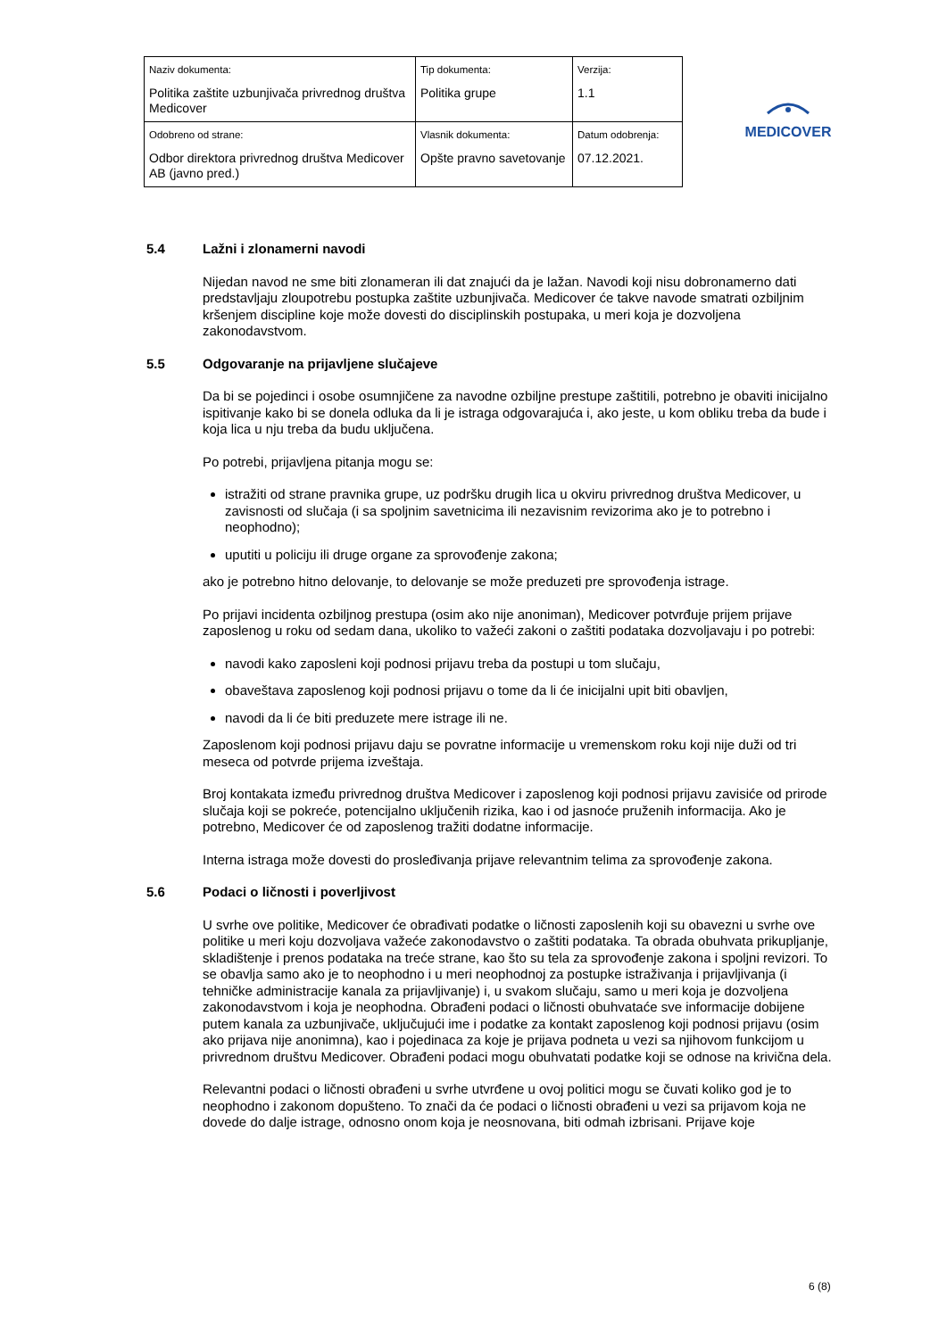| Naziv dokumenta: Politika zaštite uzbunjivača privrednog društva Medicover | Tip dokumenta: Politika grupe | Verzija: 1.1 |
| Odobreno od strane: Odbor direktora privrednog društva Medicover AB (javno pred.) | Vlasnik dokumenta: Opšte pravno savetovanje | Datum odobrenja: 07.12.2021. |
MEDICOVER
5.4 Lažni i zlonamerni navodi
Nijedan navod ne sme biti zlonameran ili dat znajući da je lažan. Navodi koji nisu dobronamerno dati predstavljaju zloupotrebu postupka zaštite uzbunjivača. Medicover će takve navode smatrati ozbiljnim kršenjem discipline koje može dovesti do disciplinskih postupaka, u meri koja je dozvoljena zakonodavstvom.
5.5 Odgovaranje na prijavljene slučajeve
Da bi se pojedinci i osobe osumnjičene za navodne ozbiljne prestupe zaštitili, potrebno je obaviti inicijalno ispitivanje kako bi se donela odluka da li je istraga odgovarajuća i, ako jeste, u kom obliku treba da bude i koja lica u nju treba da budu uključena.
Po potrebi, prijavljena pitanja mogu se:
istražiti od strane pravnika grupe, uz podršku drugih lica u okviru privrednog društva Medicover, u zavisnosti od slučaja (i sa spoljnim savetnicima ili nezavisnim revizorima ako je to potrebno i neophodno);
uputiti u policiju ili druge organe za sprovođenje zakona;
ako je potrebno hitno delovanje, to delovanje se može preduzeti pre sprovođenja istrage.
Po prijavi incidenta ozbiljnog prestupa (osim ako nije anoniman), Medicover potvrđuje prijem prijave zaposlenog u roku od sedam dana, ukoliko to važeći zakoni o zaštiti podataka dozvoljavaju i po potrebi:
navodi kako zaposleni koji podnosi prijavu treba da postupi u tom slučaju,
obaveštava zaposlenog koji podnosi prijavu o tome da li će inicijalni upit biti obavljen,
navodi da li će biti preduzete mere istrage ili ne.
Zaposlenom koji podnosi prijavu daju se povratne informacije u vremenskom roku koji nije duži od tri meseca od potvrde prijema izveštaja.
Broj kontakata između privrednog društva Medicover i zaposlenog koji podnosi prijavu zavisiće od prirode slučaja koji se pokreće, potencijalno uključenih rizika, kao i od jasnoće pruženih informacija. Ako je potrebno, Medicover će od zaposlenog tražiti dodatne informacije.
Interna istraga može dovesti do prosleđivanja prijave relevantnim telima za sprovođenje zakona.
5.6 Podaci o ličnosti i poverljivost
U svrhe ove politike, Medicover će obrađivati podatke o ličnosti zaposlenih koji su obavezni u svrhe ove politike u meri koju dozvoljava važeće zakonodavstvo o zaštiti podataka. Ta obrada obuhvata prikupljanje, skladištenje i prenos podataka na treće strane, kao što su tela za sprovođenje zakona i spoljni revizori. To se obavlja samo ako je to neophodno i u meri neophodnoj za postupke istraživanja i prijavljivanja (i tehničke administracije kanala za prijavljivanje) i, u svakom slučaju, samo u meri koja je dozvoljena zakonodavstvom i koja je neophodna. Obrađeni podaci o ličnosti obuhvataće sve informacije dobijene putem kanala za uzbunjivače, uključujući ime i podatke za kontakt zaposlenog koji podnosi prijavu (osim ako prijava nije anonimna), kao i pojedinaca za koje je prijava podneta u vezi sa njihovom funkcijom u privrednom društvu Medicover. Obrađeni podaci mogu obuhvatati podatke koji se odnose na krivična dela.
Relevantni podaci o ličnosti obrađeni u svrhe utvrđene u ovoj politici mogu se čuvati koliko god je to neophodno i zakonom dopušteno. To znači da će podaci o ličnosti obrađeni u vezi sa prijavom koja ne dovede do dalje istrage, odnosno onom koja je neosnovana, biti odmah izbrisani. Prijave koje
6 (8)